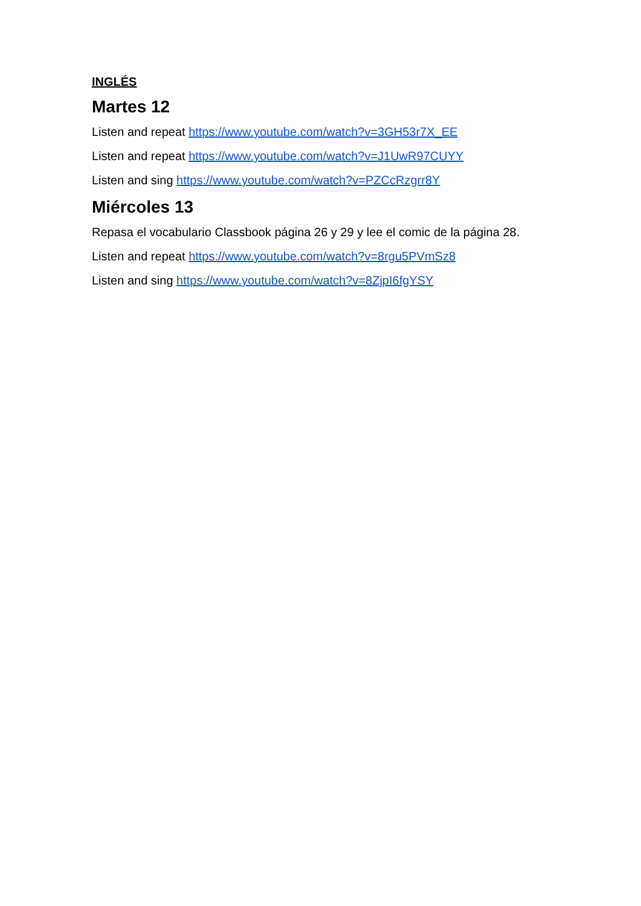INGLÉS
Martes 12
Listen and repeat https://www.youtube.com/watch?v=3GH53r7X_EE
Listen and repeat https://www.youtube.com/watch?v=J1UwR97CUYY
Listen and sing https://www.youtube.com/watch?v=PZCcRzgrr8Y
Miércoles 13
Repasa el vocabulario Classbook página 26 y 29 y lee el comic de la página 28.
Listen and repeat https://www.youtube.com/watch?v=8rgu5PVmSz8
Listen and sing https://www.youtube.com/watch?v=8ZjpI6fgYSY